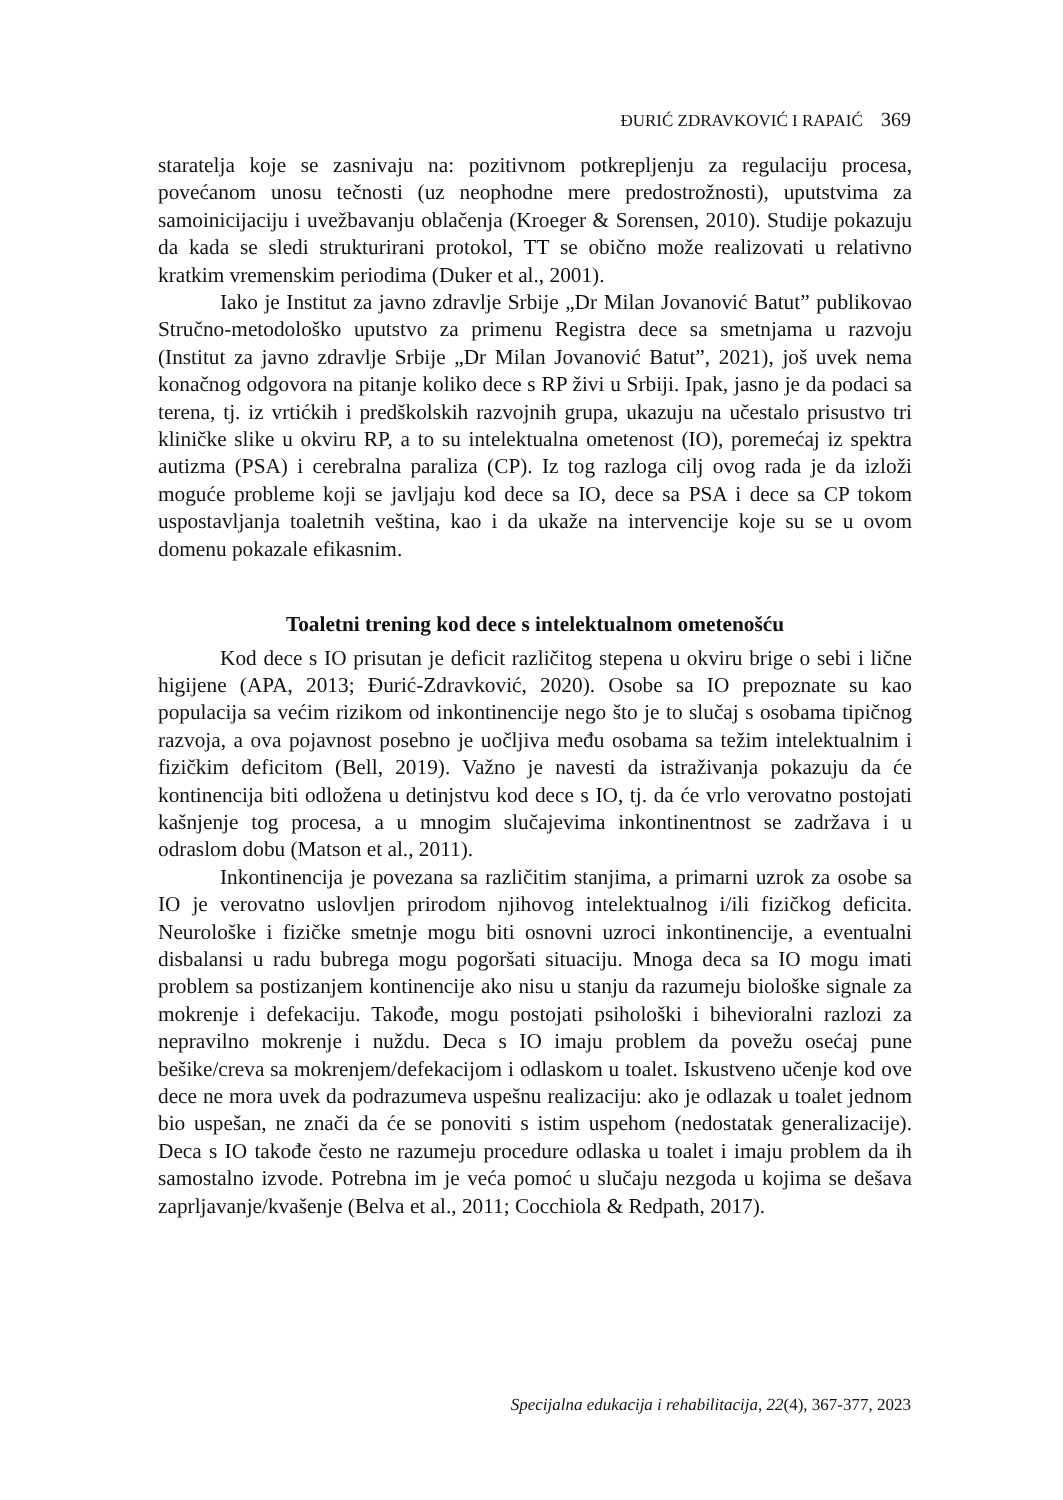ĐURIĆ ZDRAVKOVIĆ I RAPAIĆ 369
staratelja koje se zasnivaju na: pozitivnom potkrepljenju za regulaciju procesa, povećanom unosu tečnosti (uz neophodne mere predostrožnosti), uputstvima za samoinicijaciju i uvežbavanju oblačenja (Kroeger & Sorensen, 2010). Studije pokazuju da kada se sledi strukturirani protokol, TT se obično može realizovati u relativno kratkim vremenskim periodima (Duker et al., 2001).
Iako je Institut za javno zdravlje Srbije „Dr Milan Jovanović Batut” publikovao Stručno-metodološko uputstvo za primenu Registra dece sa smetnjama u razvoju (Institut za javno zdravlje Srbije „Dr Milan Jovanović Batut”, 2021), još uvek nema konačnog odgovora na pitanje koliko dece s RP živi u Srbiji. Ipak, jasno je da podaci sa terena, tj. iz vrtićkih i predškolskih razvojnih grupa, ukazuju na učestalo prisustvo tri kliničke slike u okviru RP, a to su intelektualna ometenost (IO), poremećaj iz spektra autizma (PSA) i cerebralna paraliza (CP). Iz tog razloga cilj ovog rada je da izloži moguće probleme koji se javljaju kod dece sa IO, dece sa PSA i dece sa CP tokom uspostavljanja toaletnih veština, kao i da ukaže na intervencije koje su se u ovom domenu pokazale efikasnim.
Toaletni trening kod dece s intelektualnom ometenošću
Kod dece s IO prisutan je deficit različitog stepena u okviru brige o sebi i lične higijene (APA, 2013; Đurić-Zdravković, 2020). Osobe sa IO prepoznate su kao populacija sa većim rizikom od inkontinencije nego što je to slučaj s osobama tipičnog razvoja, a ova pojavnost posebno je uočljiva među osobama sa težim intelektualnim i fizičkim deficitom (Bell, 2019). Važno je navesti da istraživanja pokazuju da će kontinencija biti odložena u detinjstvu kod dece s IO, tj. da će vrlo verovatno postojati kašnjenje tog procesa, a u mnogim slučajevima inkontinentnost se zadržava i u odraslom dobu (Matson et al., 2011).
Inkontinencija je povezana sa različitim stanjima, a primarni uzrok za osobe sa IO je verovatno uslovljen prirodom njihovog intelektualnog i/ili fizičkog deficita. Neurološke i fizičke smetnje mogu biti osnovni uzroci inkontinencije, a eventualni disbalansi u radu bubrega mogu pogoršati situaciju. Mnoga deca sa IO mogu imati problem sa postizanjem kontinencije ako nisu u stanju da razumeju biološke signale za mokrenje i defekaciju. Takođe, mogu postojati psihološki i bihevioralni razlozi za nepravilno mokrenje i nuždu. Deca s IO imaju problem da povežu osećaj pune bešike/creva sa mokrenjem/defekacijom i odlaskom u toalet. Iskustveno učenje kod ove dece ne mora uvek da podrazumeva uspešnu realizaciju: ako je odlazak u toalet jednom bio uspešan, ne znači da će se ponoviti s istim uspehom (nedostatak generalizacije). Deca s IO takođe često ne razumeju procedure odlaska u toalet i imaju problem da ih samostalno izvode. Potrebna im je veća pomoć u slučaju nezgoda u kojima se dešava zaprljavanje/kvašenje (Belva et al., 2011; Cocchiola & Redpath, 2017).
Specijalna edukacija i rehabilitacija, 22(4), 367-377, 2023